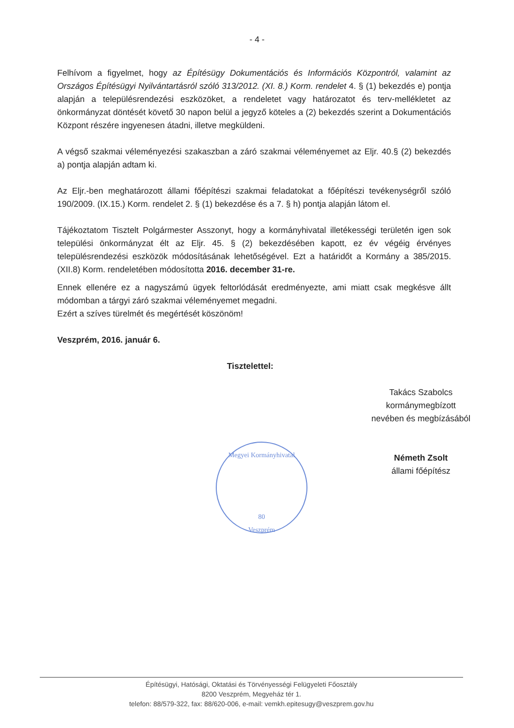- 4 -
Felhívom a figyelmet, hogy az Építésügy Dokumentációs és Információs Központról, valamint az Országos Építésügyi Nyilvántartásról szóló 313/2012. (XI. 8.) Korm. rendelet 4. § (1) bekezdés e) pontja alapján a településrendezési eszközöket, a rendeletet vagy határozatot és terv-mellékletet az önkormányzat döntését követő 30 napon belül a jegyző köteles a (2) bekezdés szerint a Dokumentációs Központ részére ingyenesen átadni, illetve megküldeni.
A végső szakmai véleményezési szakaszban a záró szakmai véleményemet az Eljr. 40.§ (2) bekezdés a) pontja alapján adtam ki.
Az Eljr.-ben meghatározott állami főépítészi szakmai feladatokat a főépítészi tevékenységről szóló 190/2009. (IX.15.) Korm. rendelet 2. § (1) bekezdése és a 7. § h) pontja alapján látom el.
Tájékoztatom Tisztelt Polgármester Asszonyt, hogy a kormányhivatal illetékességi területén igen sok települési önkormányzat élt az Eljr. 45. § (2) bekezdésében kapott, ez év végéig érvényes településrendezési eszközök módosításának lehetőségével. Ezt a határidőt a Kormány a 385/2015. (XII.8) Korm. rendeletében módosította 2016. december 31-re.
Ennek ellenére ez a nagyszámú ügyek feltorlódását eredményezte, ami miatt csak megkésve állt módomban a tárgyi záró szakmai véleményemet megadni.
Ezért a szíves türelmét és megértését köszönöm!
Veszprém, 2016. január 6.
Tisztelettel:
Takács Szabolcs
kormánymegbízott
nevében és megbízásából
Németh Zsolt
állami főépítész
Megyei Kormányhivatal
80
Veszprém
Építésügyi, Hatósági, Oktatási és Törvényességi Felügyeleti Főosztály
8200 Veszprém, Megyeház tér 1.
telefon: 88/579-322, fax: 88/620-006, e-mail: vemkh.epitesugy@veszprem.gov.hu